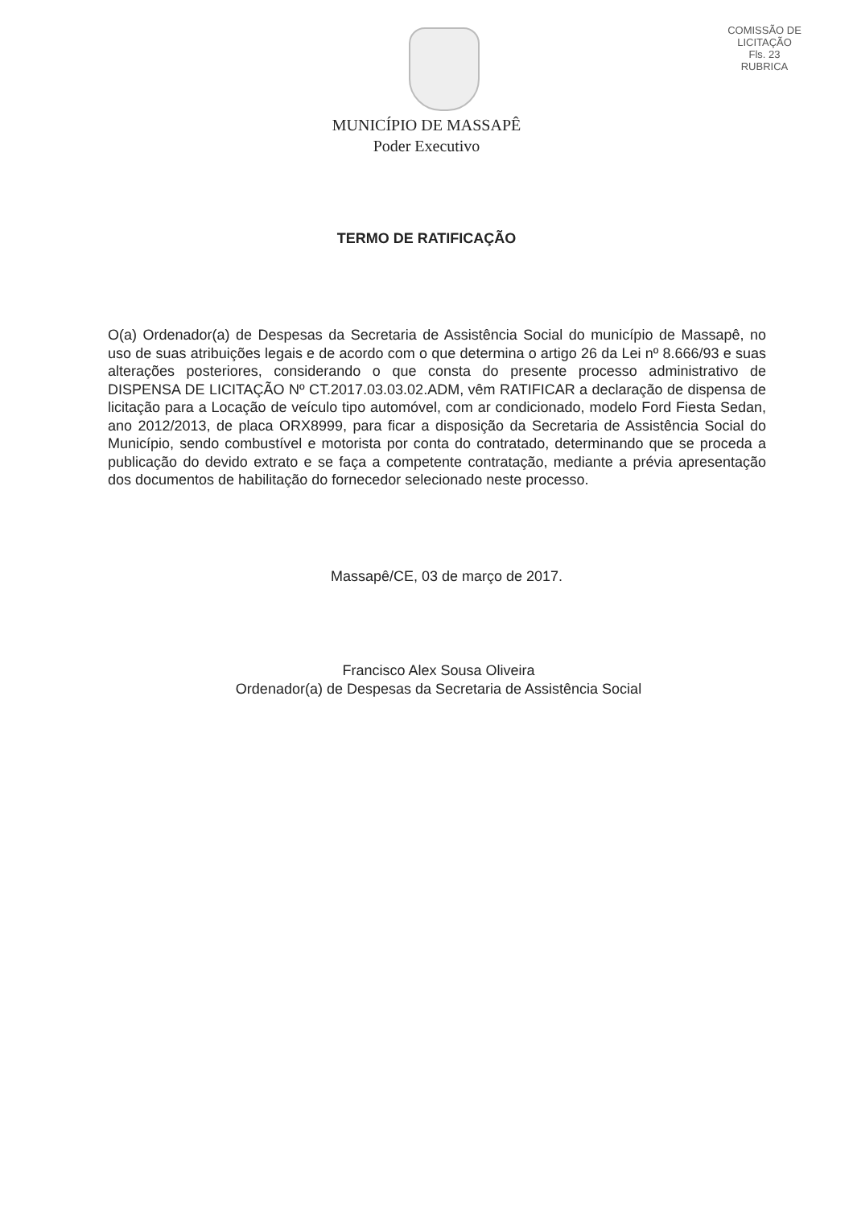COMISSÃO DE LICITAÇÃO
Fls. 23
RUBRICA
MUNICÍPIO DE MASSAPÊ
Poder Executivo
TERMO DE RATIFICAÇÃO
O(a) Ordenador(a) de Despesas da Secretaria de Assistência Social do município de Massapê, no uso de suas atribuições legais e de acordo com o que determina o artigo 26 da Lei nº 8.666/93 e suas alterações posteriores, considerando o que consta do presente processo administrativo de DISPENSA DE LICITAÇÃO Nº CT.2017.03.03.02.ADM, vêm RATIFICAR a declaração de dispensa de licitação para a Locação de veículo tipo automóvel, com ar condicionado, modelo Ford Fiesta Sedan, ano 2012/2013, de placa ORX8999, para ficar a disposição da Secretaria de Assistência Social do Município, sendo combustível e motorista por conta do contratado, determinando que se proceda a publicação do devido extrato e se faça a competente contratação, mediante a prévia apresentação dos documentos de habilitação do fornecedor selecionado neste processo.
Massapê/CE, 03 de março de 2017.
Francisco Alex Sousa Oliveira
Ordenador(a) de Despesas da Secretaria de Assistência Social